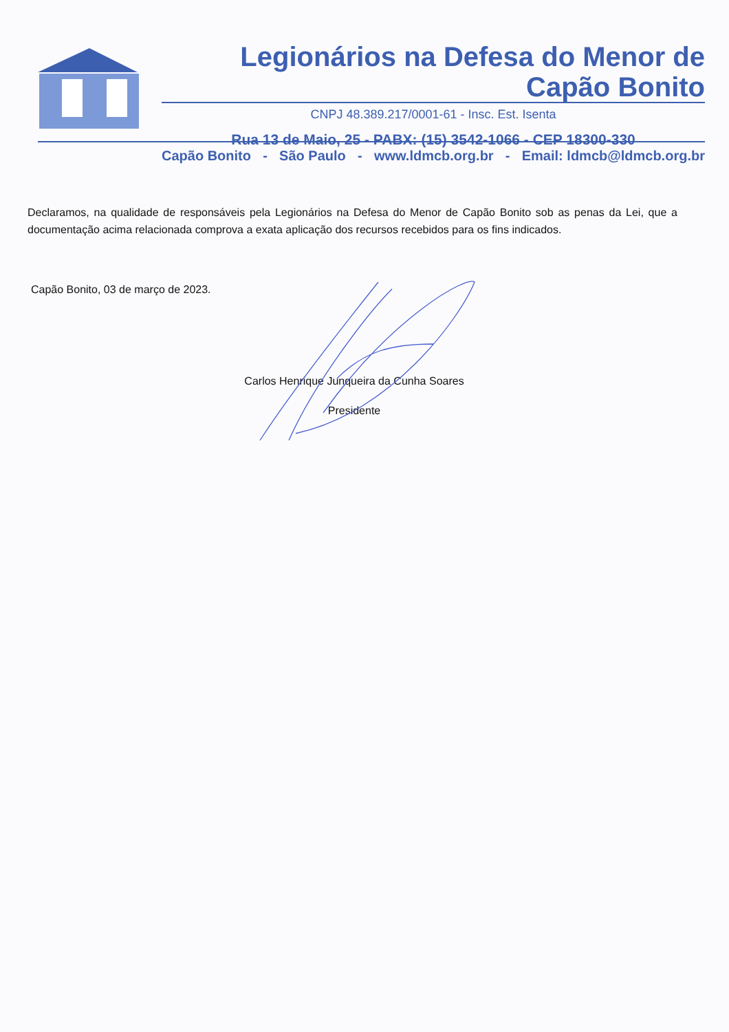Legionários na Defesa do Menor de Capão Bonito
CNPJ 48.389.217/0001-61 - Insc. Est. Isenta
Rua 13 de Maio, 25 - PABX: (15) 3542-1066 - CEP 18300-330
Capão Bonito - São Paulo - www.ldmcb.org.br - Email: ldmcb@ldmcb.org.br
Declaramos, na qualidade de responsáveis pela Legionários na Defesa do Menor de Capão Bonito sob as penas da Lei, que a documentação acima relacionada comprova a exata aplicação dos recursos recebidos para os fins indicados.
Capão Bonito, 03 de março de 2023.
Carlos Henrique Junqueira da Cunha Soares
Presidente